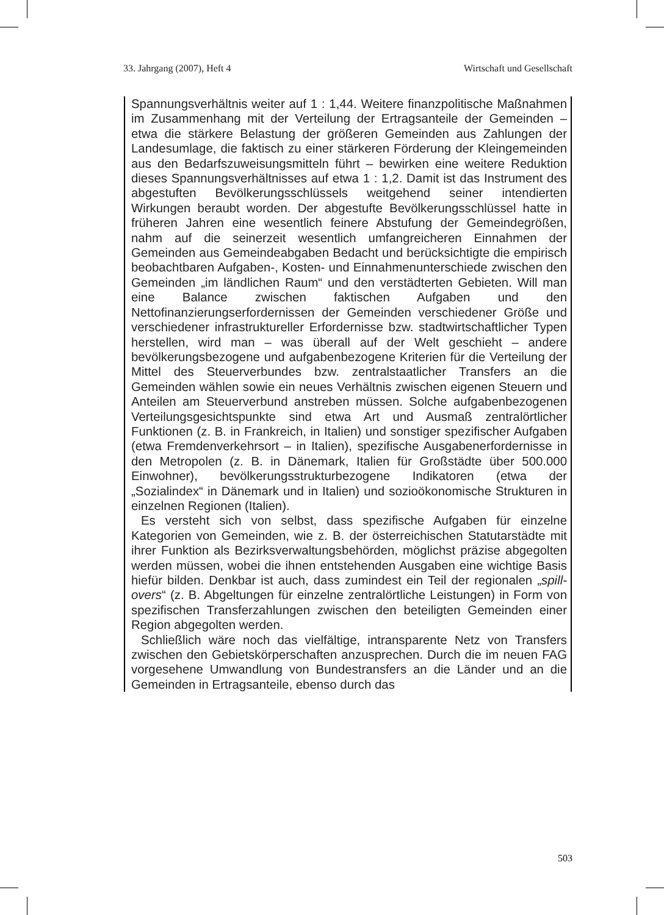33. Jahrgang (2007), Heft 4 Wirtschaft und Gesellschaft
Spannungsverhältnis weiter auf 1 : 1,44. Weitere finanzpolitische Maßnahmen im Zusammenhang mit der Verteilung der Ertragsanteile der Gemeinden – etwa die stärkere Belastung der größeren Gemeinden aus Zahlungen der Landesumlage, die faktisch zu einer stärkeren Förderung der Kleingemeinden aus den Bedarfszuweisungsmitteln führt – bewirken eine weitere Reduktion dieses Spannungsverhältnisses auf etwa 1 : 1,2. Damit ist das Instrument des abgestuften Bevölkerungsschlüssels weitgehend seiner intendierten Wirkungen beraubt worden. Der abgestufte Bevölkerungsschlüssel hatte in früheren Jahren eine wesentlich feinere Abstufung der Gemeindegrößen, nahm auf die seinerzeit wesentlich umfangreicheren Einnahmen der Gemeinden aus Gemeindeabgaben Bedacht und berücksichtigte die empirisch beobachtbaren Aufgaben-, Kosten- und Einnahmenunterschiede zwischen den Gemeinden „im ländlichen Raum“ und den verstädterten Gebieten. Will man eine Balance zwischen faktischen Aufgaben und den Nettofinanzierungserfordernissen der Gemeinden verschiedener Größe und verschiedener infrastruktureller Erfordernisse bzw. stadtwirtschaftlicher Typen herstellen, wird man – was überall auf der Welt geschieht – andere bevölkerungsbezogene und aufgabenbezogene Kriterien für die Verteilung der Mittel des Steuerverbundes bzw. zentralstaatlicher Transfers an die Gemeinden wählen sowie ein neues Verhältnis zwischen eigenen Steuern und Anteilen am Steuerverbund anstreben müssen. Solche aufgabenbezogenen Verteilungsgesichtspunkte sind etwa Art und Ausmaß zentralörtlicher Funktionen (z. B. in Frankreich, in Italien) und sonstiger spezifischer Aufgaben (etwa Fremdenverkehrsort – in Italien), spezifische Ausgabenerfordernisse in den Metropolen (z. B. in Dänemark, Italien für Großstädte über 500.000 Einwohner), bevölkerungsstrukturbezogene Indikatoren (etwa der „Sozialindex“ in Dänemark und in Italien) und sozioökonomische Strukturen in einzelnen Regionen (Italien).
Es versteht sich von selbst, dass spezifische Aufgaben für einzelne Kategorien von Gemeinden, wie z. B. der österreichischen Statutarstädte mit ihrer Funktion als Bezirksverwaltungsbehörden, möglichst präzise abgegolten werden müssen, wobei die ihnen entstehenden Ausgaben eine wichtige Basis hiefür bilden. Denkbar ist auch, dass zumindest ein Teil der regionalen „spill-overs“ (z. B. Abgeltungen für einzelne zentralörtliche Leistungen) in Form von spezifischen Transferzahlungen zwischen den beteiligten Gemeinden einer Region abgegolten werden.
Schließlich wäre noch das vielfältige, intransparente Netz von Transfers zwischen den Gebietskörperschaften anzusprechen. Durch die im neuen FAG vorgesehene Umwandlung von Bundestransfers an die Länder und an die Gemeinden in Ertragsanteile, ebenso durch das
503